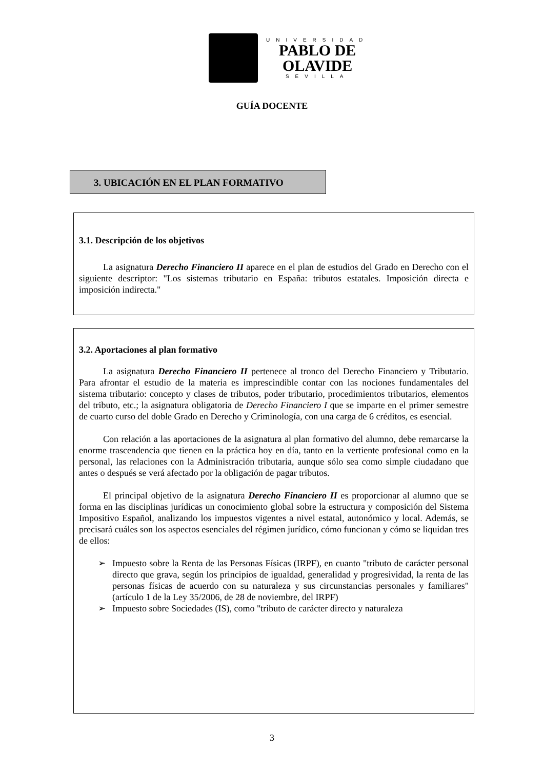UNIVERSIDAD
PABLO DE
OLAVIDE
SEVILLA
GUÍA DOCENTE
3. UBICACIÓN EN EL PLAN FORMATIVO
3.1. Descripción de los objetivos
La asignatura Derecho Financiero II aparece en el plan de estudios del Grado en Derecho con el siguiente descriptor: "Los sistemas tributario en España: tributos estatales. Imposición directa e imposición indirecta."
3.2. Aportaciones al plan formativo
La asignatura Derecho Financiero II pertenece al tronco del Derecho Financiero y Tributario. Para afrontar el estudio de la materia es imprescindible contar con las nociones fundamentales del sistema tributario: concepto y clases de tributos, poder tributario, procedimientos tributarios, elementos del tributo, etc.; la asignatura obligatoria de Derecho Financiero I que se imparte en el primer semestre de cuarto curso del doble Grado en Derecho y Criminología, con una carga de 6 créditos, es esencial.
Con relación a las aportaciones de la asignatura al plan formativo del alumno, debe remarcarse la enorme trascendencia que tienen en la práctica hoy en día, tanto en la vertiente profesional como en la personal, las relaciones con la Administración tributaria, aunque sólo sea como simple ciudadano que antes o después se verá afectado por la obligación de pagar tributos.
El principal objetivo de la asignatura Derecho Financiero II es proporcionar al alumno que se forma en las disciplinas jurídicas un conocimiento global sobre la estructura y composición del Sistema Impositivo Español, analizando los impuestos vigentes a nivel estatal, autonómico y local. Además, se precisará cuáles son los aspectos esenciales del régimen jurídico, cómo funcionan y cómo se liquidan tres de ellos:
➢ Impuesto sobre la Renta de las Personas Físicas (IRPF), en cuanto "tributo de carácter personal directo que grava, según los principios de igualdad, generalidad y progresividad, la renta de las personas físicas de acuerdo con su naturaleza y sus circunstancias personales y familiares" (artículo 1 de la Ley 35/2006, de 28 de noviembre, del IRPF)
➢ Impuesto sobre Sociedades (IS), como "tributo de carácter directo y naturaleza
3